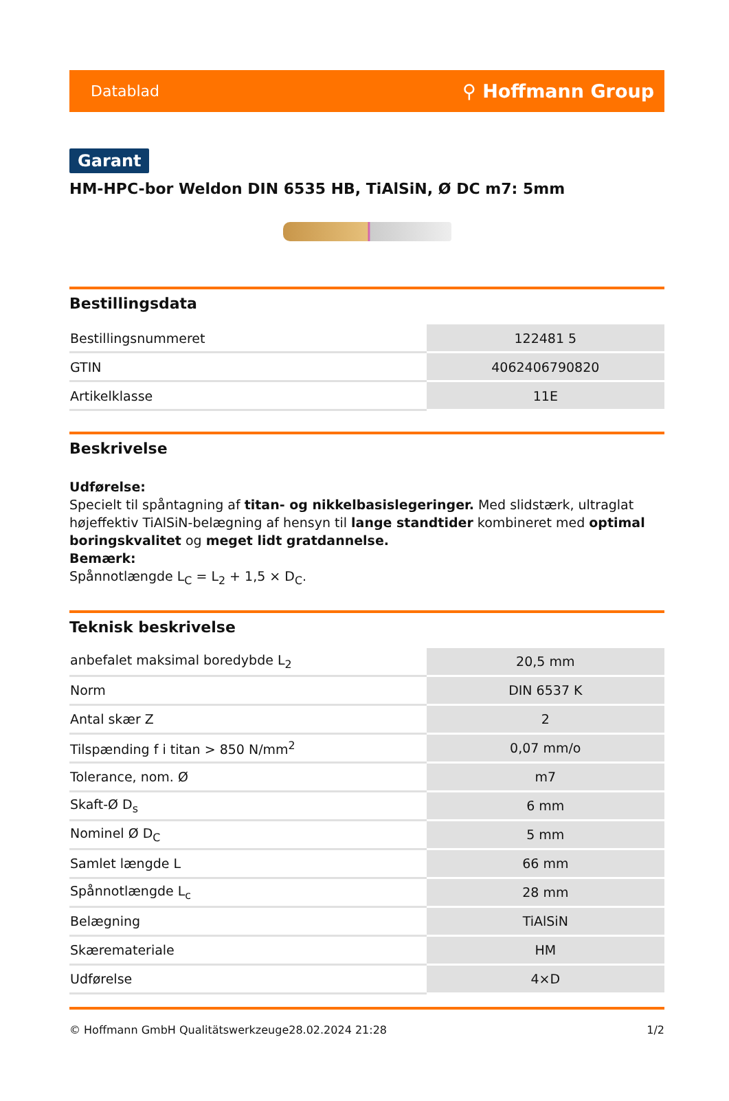Datablad ⚲ Hoffmann Group
Garant
HM-HPC-bor Weldon DIN 6535 HB, TiAlSiN, Ø DC m7: 5mm
Bestillingsdata
| Bestillingsnummeret | 122481 5 |
| GTIN | 4062406790820 |
| Artikelklasse | 11E |
Beskrivelse
Udførelse:
Specielt til spåntagning af titan- og nikkelbasislegeringer. Med slidstærk, ultraglat højeffektiv TiAlSiN-belægning af hensyn til lange standtider kombineret med optimal boringskvalitet og meget lidt gratdannelse.
Bemærk:
Spånnotlængde L<sub>C</sub> = L<sub>2</sub> + 1,5 × D<sub>C</sub>.
Teknisk beskrivelse
| anbefalet maksimal boredybde L<sub>2</sub> | 20,5 mm |
| Norm | DIN 6537 K |
| Antal skær Z | 2 |
| Tilspænding f i titan > 850 N/mm<sup>2</sup> | 0,07 mm/o |
| Tolerance, nom. Ø | m7 |
| Skaft-Ø D<sub>s</sub> | 6 mm |
| Nominel Ø D<sub>C</sub> | 5 mm |
| Samlet længde L | 66 mm |
| Spånnotlængde L<sub>c</sub> | 28 mm |
| Belægning | TiAlSiN |
| Skæremateriale | HM |
| Udførelse | 4×D |
© Hoffmann GmbH Qualitätswerkzeuge 28.02.2024 21:28 1/2